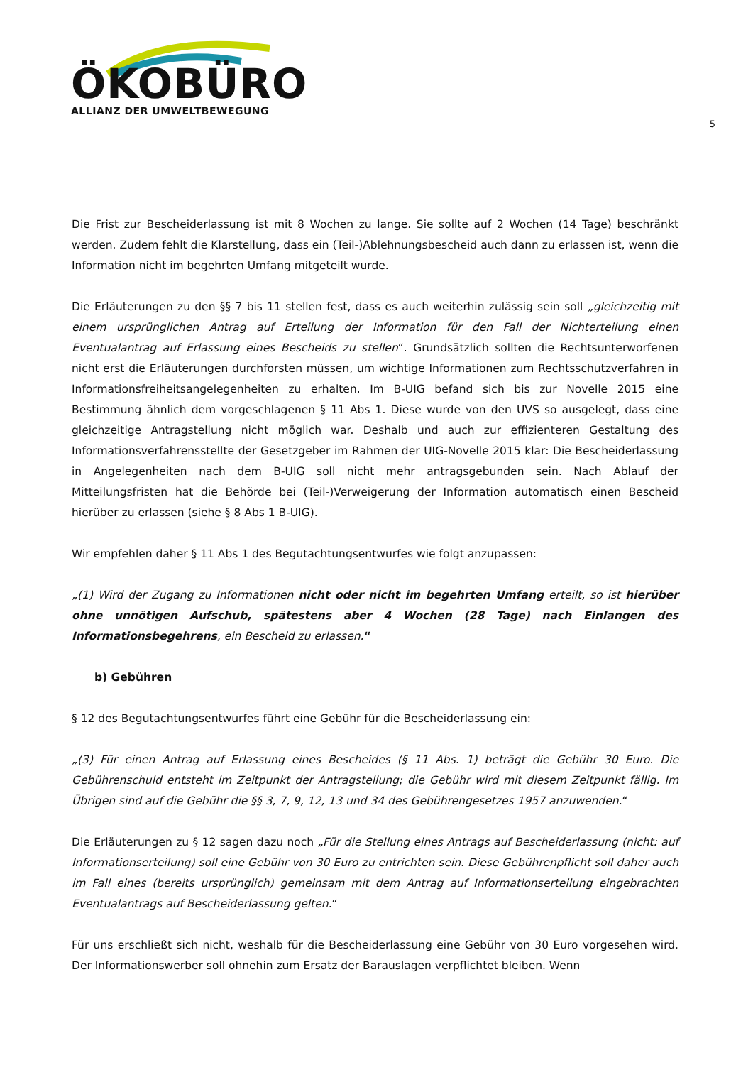ÖKOBÜRO
ALLIANZ DER UMWELTBEWEGUNG
5
Die Frist zur Bescheiderlassung ist mit 8 Wochen zu lange. Sie sollte auf 2 Wochen (14 Tage) beschränkt werden. Zudem fehlt die Klarstellung, dass ein (Teil-)Ablehnungsbescheid auch dann zu erlassen ist, wenn die Information nicht im begehrten Umfang mitgeteilt wurde.
Die Erläuterungen zu den §§ 7 bis 11 stellen fest, dass es auch weiterhin zulässig sein soll „gleichzeitig mit einem ursprünglichen Antrag auf Erteilung der Information für den Fall der Nichterteilung einen Eventualantrag auf Erlassung eines Bescheids zu stellen“. Grundsätzlich sollten die Rechtsunterworfenen nicht erst die Erläuterungen durchforsten müssen, um wichtige Informationen zum Rechtsschutzverfahren in Informationsfreiheitsangelegenheiten zu erhalten. Im B-UIG befand sich bis zur Novelle 2015 eine Bestimmung ähnlich dem vorgeschlagenen § 11 Abs 1. Diese wurde von den UVS so ausgelegt, dass eine gleichzeitige Antragstellung nicht möglich war. Deshalb und auch zur effizienteren Gestaltung des Informationsverfahrensstellte der Gesetzgeber im Rahmen der UIG-Novelle 2015 klar: Die Bescheiderlassung in Angelegenheiten nach dem B-UIG soll nicht mehr antragsgebunden sein. Nach Ablauf der Mitteilungsfristen hat die Behörde bei (Teil-)Verweigerung der Information automatisch einen Bescheid hierüber zu erlassen (siehe § 8 Abs 1 B-UIG).
Wir empfehlen daher § 11 Abs 1 des Begutachtungsentwurfes wie folgt anzupassen:
„(1) Wird der Zugang zu Informationen nicht oder nicht im begehrten Umfang erteilt, so ist hierüber ohne unnötigen Aufschub, spätestens aber 4 Wochen (28 Tage) nach Einlangen des Informationsbegehrens, ein Bescheid zu erlassen.“
b) Gebühren
§ 12 des Begutachtungsentwurfes führt eine Gebühr für die Bescheiderlassung ein:
„(3) Für einen Antrag auf Erlassung eines Bescheides (§ 11 Abs. 1) beträgt die Gebühr 30 Euro. Die Gebührenschuld entsteht im Zeitpunkt der Antragstellung; die Gebühr wird mit diesem Zeitpunkt fällig. Im Übrigen sind auf die Gebühr die §§ 3, 7, 9, 12, 13 und 34 des Gebührengesetzes 1957 anzuwenden.“
Die Erläuterungen zu § 12 sagen dazu noch „Für die Stellung eines Antrags auf Bescheiderlassung (nicht: auf Informationserteilung) soll eine Gebühr von 30 Euro zu entrichten sein. Diese Gebührenpflicht soll daher auch im Fall eines (bereits ursprünglich) gemeinsam mit dem Antrag auf Informationserteilung eingebrachten Eventualantrags auf Bescheiderlassung gelten.“
Für uns erschließt sich nicht, weshalb für die Bescheiderlassung eine Gebühr von 30 Euro vorgesehen wird. Der Informationswerber soll ohnehin zum Ersatz der Barauslagen verpflichtet bleiben. Wenn